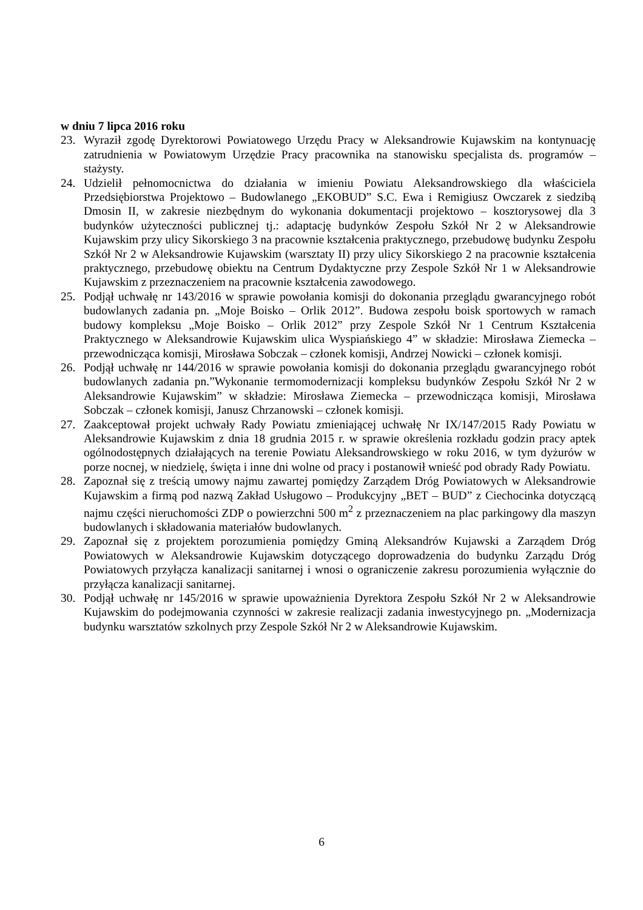w dniu 7 lipca 2016 roku
23. Wyraził zgodę Dyrektorowi Powiatowego Urzędu Pracy w Aleksandrowie Kujawskim na kontynuację zatrudnienia w Powiatowym Urzędzie Pracy pracownika na stanowisku specjalista ds. programów – stażysty.
24. Udzielił pełnomocnictwa do działania w imieniu Powiatu Aleksandrowskiego dla właściciela Przedsiębiorstwa Projektowo – Budowlanego „EKOBUD” S.C. Ewa i Remigiusz Owczarek z siedzibą Dmosin II, w zakresie niezbędnym do wykonania dokumentacji projektowo – kosztorysowej dla 3 budynków użyteczności publicznej tj.: adaptację budynków Zespołu Szkół Nr 2 w Aleksandrowie Kujawskim przy ulicy Sikorskiego 3 na pracownie kształcenia praktycznego, przebudowę budynku Zespołu Szkół Nr 2 w Aleksandrowie Kujawskim (warsztaty II) przy ulicy Sikorskiego 2 na pracownie kształcenia praktycznego, przebudowę obiektu na Centrum Dydaktyczne przy Zespole Szkół Nr 1 w Aleksandrowie Kujawskim z przeznaczeniem na pracownie kształcenia zawodowego.
25. Podjął uchwałę nr 143/2016 w sprawie powołania komisji do dokonania przeglądu gwarancyjnego robót budowlanych zadania pn. „Moje Boisko – Orlik 2012”. Budowa zespołu boisk sportowych w ramach budowy kompleksu „Moje Boisko – Orlik 2012” przy Zespole Szkół Nr 1 Centrum Kształcenia Praktycznego w Aleksandrowie Kujawskim ulica Wyspiańskiego 4” w składzie: Mirosława Ziemecka – przewodnicząca komisji, Mirosława Sobczak – członek komisji, Andrzej Nowicki – członek komisji.
26. Podjął uchwałę nr 144/2016 w sprawie powołania komisji do dokonania przeglądu gwarancyjnego robót budowlanych zadania pn.”Wykonanie termomodernizacji kompleksu budynków Zespołu Szkół Nr 2 w Aleksandrowie Kujawskim” w składzie: Mirosława Ziemecka – przewodnicząca komisji, Mirosława Sobczak – członek komisji, Janusz Chrzanowski – członek komisji.
27. Zaakceptował projekt uchwały Rady Powiatu zmieniającej uchwałę Nr IX/147/2015 Rady Powiatu w Aleksandrowie Kujawskim z dnia 18 grudnia 2015 r. w sprawie określenia rozkładu godzin pracy aptek ogólnodostępnych działających na terenie Powiatu Aleksandrowskiego w roku 2016, w tym dyżurów w porze nocnej, w niedzielę, święta i inne dni wolne od pracy i postanowił wnieść pod obrady Rady Powiatu.
28. Zapoznał się z treścią umowy najmu zawartej pomiędzy Zarządem Dróg Powiatowych w Aleksandrowie Kujawskim a firmą pod nazwą Zakład Usługowo – Produkcyjny „BET – BUD” z Ciechocinka dotyczącą najmu części nieruchomości ZDP o powierzchni 500 m<sup>2</sup> z przeznaczeniem na plac parkingowy dla maszyn budowlanych i składowania materiałów budowlanych.
29. Zapoznał się z projektem porozumienia pomiędzy Gminą Aleksandrów Kujawski a Zarządem Dróg Powiatowych w Aleksandrowie Kujawskim dotyczącego doprowadzenia do budynku Zarządu Dróg Powiatowych przyłącza kanalizacji sanitarnej i wnosi o ograniczenie zakresu porozumienia wyłącznie do przyłącza kanalizacji sanitarnej.
30. Podjął uchwałę nr 145/2016 w sprawie upoważnienia Dyrektora Zespołu Szkół Nr 2 w Aleksandrowie Kujawskim do podejmowania czynności w zakresie realizacji zadania inwestycyjnego pn. „Modernizacja budynku warsztatów szkolnych przy Zespole Szkół Nr 2 w Aleksandrowie Kujawskim.
6